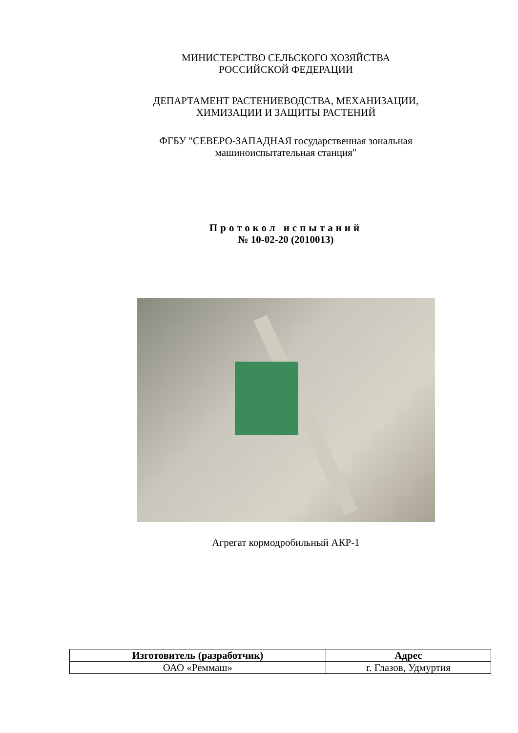МИНИСТЕРСТВО СЕЛЬСКОГО ХОЗЯЙСТВА
РОССИЙСКОЙ ФЕДЕРАЦИИ
ДЕПАРТАМЕНТ РАСТЕНИЕВОДСТВА, МЕХАНИЗАЦИИ,
ХИМИЗАЦИИ И ЗАЩИТЫ РАСТЕНИЙ
ФГБУ "СЕВЕРО-ЗАПАДНАЯ государственная зональная
машиноиспытательная станция"
Протокол испытаний
№ 10-02-20 (2010013)
Агрегат кормодробильный АКР-1
| Изготовитель (разработчик) | Адрес |
| --- | --- |
| ОАО «Реммаш» | г. Глазов, Удмуртия |